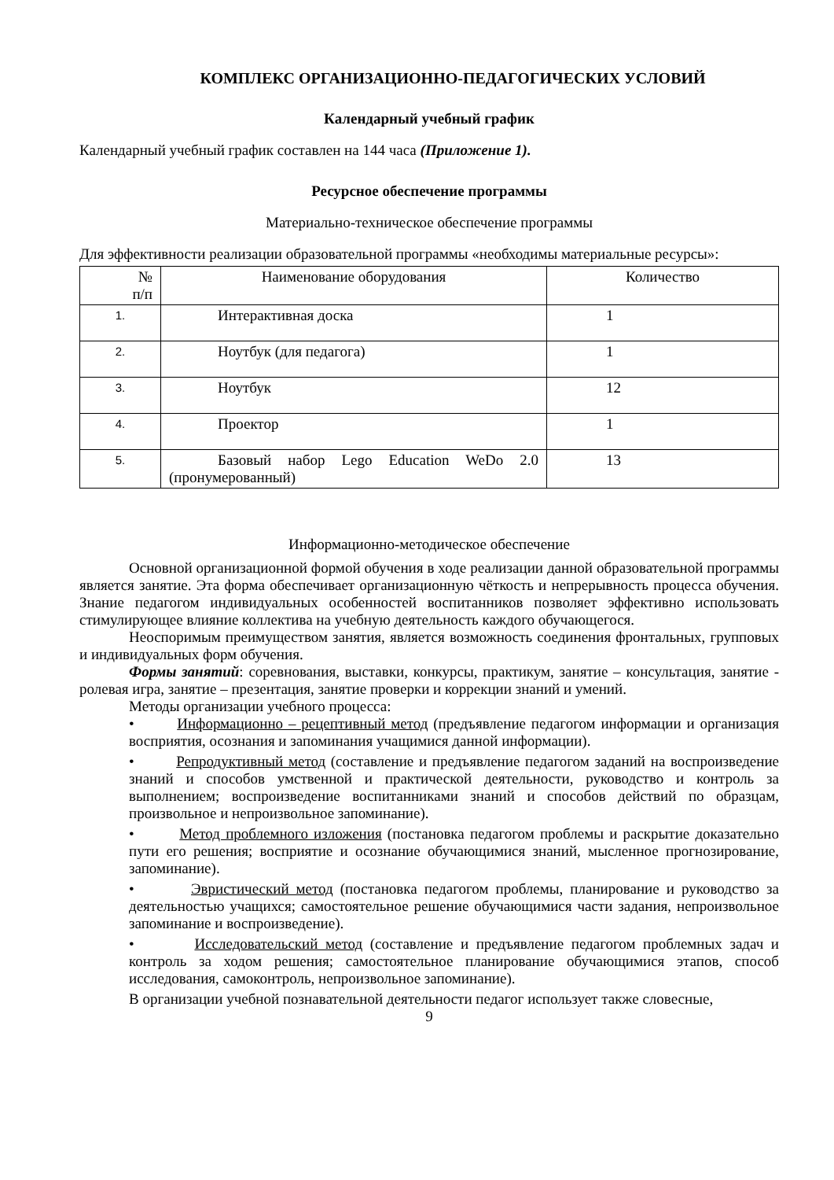КОМПЛЕКС ОРГАНИЗАЦИОННО-ПЕДАГОГИЧЕСКИХ УСЛОВИЙ
Календарный учебный график
Календарный учебный график составлен на 144 часа (Приложение 1).
Ресурсное обеспечение программы
Материально-техническое обеспечение программы
Для эффективности реализации образовательной программы «необходимы материальные ресурсы»:
| № п/п | Наименование оборудования | Количество |
| --- | --- | --- |
| 1. | Интерактивная доска | 1 |
| 2. | Ноутбук (для педагога) | 1 |
| 3. | Ноутбук | 12 |
| 4. | Проектор | 1 |
| 5. | Базовый набор Lego Education WeDo 2.0 (пронумерованный) | 13 |
Информационно-методическое обеспечение
Основной организационной формой обучения в ходе реализации данной образовательной программы является занятие. Эта форма обеспечивает организационную чёткость и непрерывность процесса обучения. Знание педагогом индивидуальных особенностей воспитанников позволяет эффективно использовать стимулирующее влияние коллектива на учебную деятельность каждого обучающегося.
Неоспоримым преимуществом занятия, является возможность соединения фронтальных, групповых и индивидуальных форм обучения.
Формы занятий: соревнования, выставки, конкурсы, практикум, занятие – консультация, занятие - ролевая игра, занятие – презентация, занятие проверки и коррекции знаний и умений.
Методы организации учебного процесса:
• Информационно – рецептивный метод (предъявление педагогом информации и организация восприятия, осознания и запоминания учащимися данной информации).
• Репродуктивный метод (составление и предъявление педагогом заданий на воспроизведение знаний и способов умственной и практической деятельности, руководство и контроль за выполнением; воспроизведение воспитанниками знаний и способов действий по образцам, произвольное и непроизвольное запоминание).
• Метод проблемного изложения (постановка педагогом проблемы и раскрытие доказательно пути его решения; восприятие и осознание обучающимися знаний, мысленное прогнозирование, запоминание).
• Эвристический метод (постановка педагогом проблемы, планирование и руководство за деятельностью учащихся; самостоятельное решение обучающимися части задания, непроизвольное запоминание и воспроизведение).
• Исследовательский метод (составление и предъявление педагогом проблемных задач и контроль за ходом решения; самостоятельное планирование обучающимися этапов, способ исследования, самоконтроль, непроизвольное запоминание).
В организации учебной познавательной деятельности педагог использует также словесные,
9